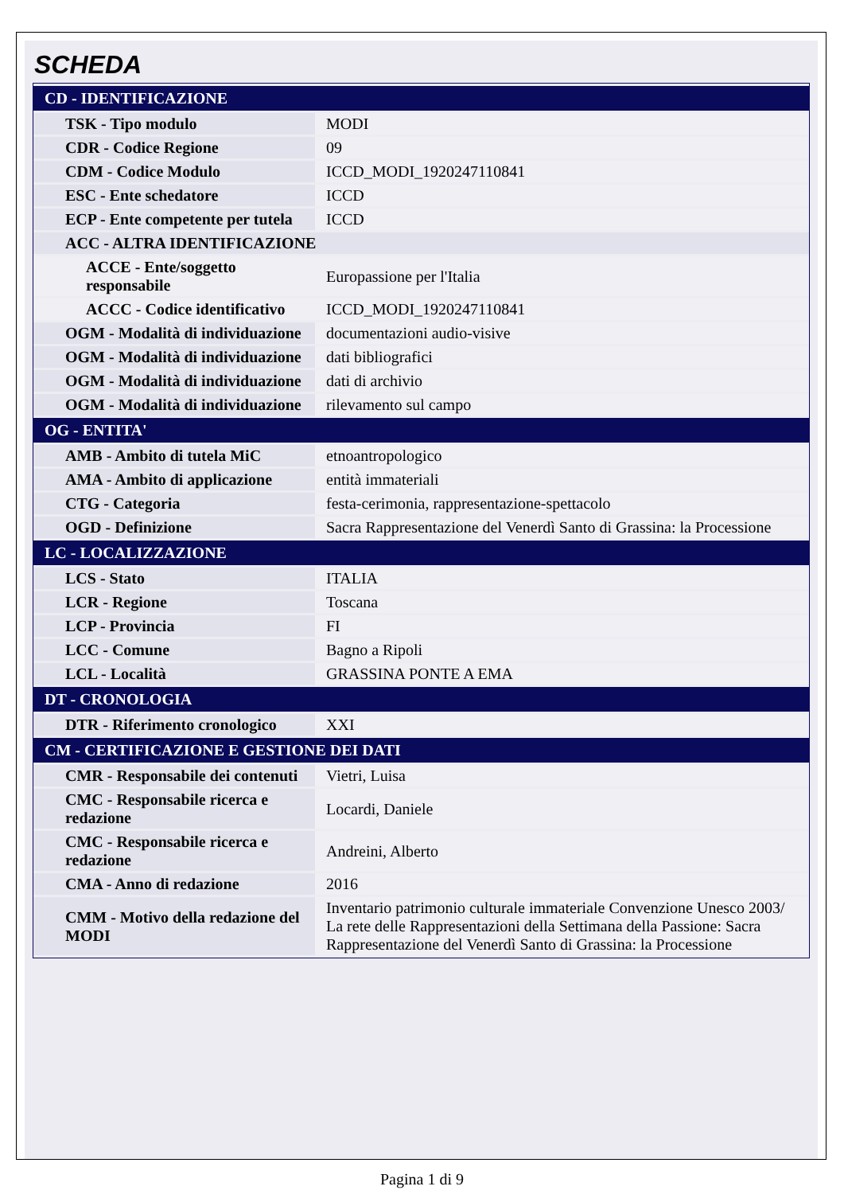SCHEDA
| CD - IDENTIFICAZIONE | |
| TSK - Tipo modulo | MODI |
| CDR - Codice Regione | 09 |
| CDM - Codice Modulo | ICCD_MODI_1920247110841 |
| ESC - Ente schedatore | ICCD |
| ECP - Ente competente per tutela | ICCD |
| ACC - ALTRA IDENTIFICAZIONE | |
| ACCE - Ente/soggetto responsabile | Europassione per l'Italia |
| ACCC - Codice identificativo | ICCD_MODI_1920247110841 |
| OGM - Modalità di individuazione | documentazioni audio-visive |
| OGM - Modalità di individuazione | dati bibliografici |
| OGM - Modalità di individuazione | dati di archivio |
| OGM - Modalità di individuazione | rilevamento sul campo |
| OG - ENTITA' | |
| AMB - Ambito di tutela MiC | etnoantropologico |
| AMA - Ambito di applicazione | entità immateriali |
| CTG - Categoria | festa-cerimonia, rappresentazione-spettacolo |
| OGD - Definizione | Sacra Rappresentazione del Venerdì Santo di Grassina: la Processione |
| LC - LOCALIZZAZIONE | |
| LCS - Stato | ITALIA |
| LCR - Regione | Toscana |
| LCP - Provincia | FI |
| LCC - Comune | Bagno a Ripoli |
| LCL - Località | GRASSINA PONTE A EMA |
| DT - CRONOLOGIA | |
| DTR - Riferimento cronologico | XXI |
| CM - CERTIFICAZIONE E GESTIONE DEI DATI | |
| CMR - Responsabile dei contenuti | Vietri, Luisa |
| CMC - Responsabile ricerca e redazione | Locardi, Daniele |
| CMC - Responsabile ricerca e redazione | Andreini, Alberto |
| CMA - Anno di redazione | 2016 |
| CMM - Motivo della redazione del MODI | Inventario patrimonio culturale immateriale Convenzione Unesco 2003/ La rete delle Rappresentazioni della Settimana della Passione: Sacra Rappresentazione del Venerdì Santo di Grassina: la Processione |
Pagina 1 di 9